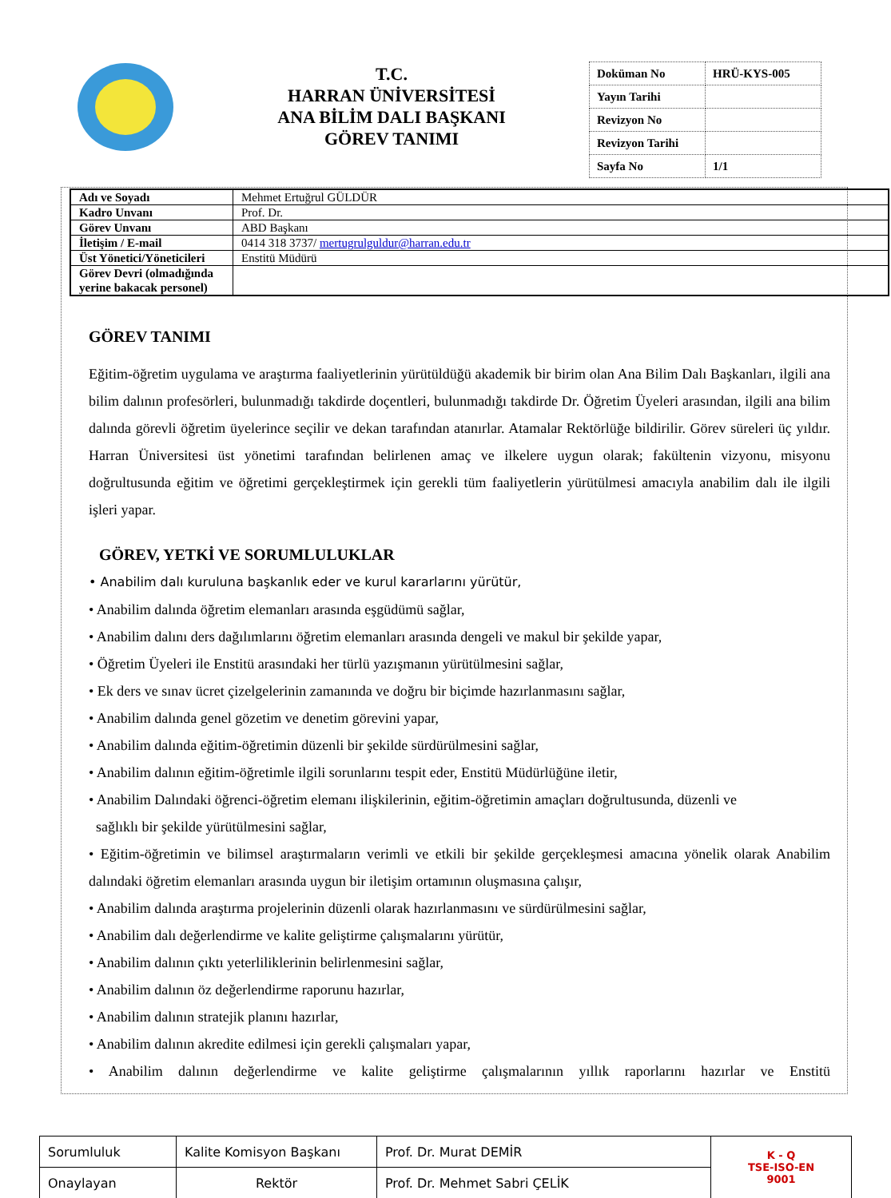T.C.
HARRAN ÜNİVERSİTESİ
ANA BİLİM DALI BAŞKANI
GÖREV TANIMI
| Doküman No | HRÜ-KYS-005 |
| Yayın Tarihi | |
| Revizyon No | |
| Revizyon Tarihi | |
| Sayfa No | 1/1 |
| Adı ve Soyadı | Mehmet Ertuğrul GÜLDÜR |
| Kadro Unvanı | Prof. Dr. |
| Görev Unvanı | ABD Başkanı |
| İletişim / E-mail | 0414 318 3737/ mertugrulguldur@harran.edu.tr |
| Üst Yönetici/Yöneticileri | Enstitü Müdürü |
| Görev Devri (olmadığında yerine bakacak personel) | |
GÖREV TANIMI
Eğitim-öğretim uygulama ve araştırma faaliyetlerinin yürütüldüğü akademik bir birim olan Ana Bilim Dalı Başkanları, ilgili ana bilim dalının profesörleri, bulunmadığı takdirde doçentleri, bulunmadığı takdirde Dr. Öğretim Üyeleri arasından, ilgili ana bilim dalında görevli öğretim üyelerince seçilir ve dekan tarafından atanırlar. Atamalar Rektörlüğe bildirilir. Görev süreleri üç yıldır. Harran Üniversitesi üst yönetimi tarafından belirlenen amaç ve ilkelere uygun olarak; fakültenin vizyonu, misyonu doğrultusunda eğitim ve öğretimi gerçekleştirmek için gerekli tüm faaliyetlerin yürütülmesi amacıyla anabilim dalı ile ilgili işleri yapar.
GÖREV, YETKİ VE SORUMLULUKLAR
• Anabilim dalı kuruluna başkanlık eder ve kurul kararlarını yürütür,
• Anabilim dalında öğretim elemanları arasında eşgüdümü sağlar,
• Anabilim dalını ders dağılımlarını öğretim elemanları arasında dengeli ve makul bir şekilde yapar,
• Öğretim Üyeleri ile Enstitü arasındaki her türlü yazışmanın yürütülmesini sağlar,
• Ek ders ve sınav ücret çizelgelerinin zamanında ve doğru bir biçimde hazırlanmasını sağlar,
• Anabilim dalında genel gözetim ve denetim görevini yapar,
• Anabilim dalında eğitim-öğretimin düzenli bir şekilde sürdürülmesini sağlar,
• Anabilim dalının eğitim-öğretimle ilgili sorunlarını tespit eder, Enstitü Müdürlüğüne iletir,
• Anabilim Dalındaki öğrenci-öğretim elemanı ilişkilerinin, eğitim-öğretimin amaçları doğrultusunda, düzenli ve
sağlıklı bir şekilde yürütülmesini sağlar,
• Eğitim-öğretimin ve bilimsel araştırmaların verimli ve etkili bir şekilde gerçekleşmesi amacına yönelik olarak Anabilim dalındaki öğretim elemanları arasında uygun bir iletişim ortamının oluşmasına çalışır,
• Anabilim dalında araştırma projelerinin düzenli olarak hazırlanmasını ve sürdürülmesini sağlar,
• Anabilim dalı değerlendirme ve kalite geliştirme çalışmalarını yürütür,
• Anabilim dalının çıktı yeterliliklerinin belirlenmesini sağlar,
• Anabilim dalının öz değerlendirme raporunu hazırlar,
• Anabilim dalının stratejik planını hazırlar,
• Anabilim dalının akredite edilmesi için gerekli çalışmaları yapar,
• Anabilim dalının değerlendirme ve kalite geliştirme çalışmalarının yıllık raporlarını hazırlar ve Enstitü
| Sorumluluk | Kalite Komisyon Başkanı | Prof. Dr. Murat DEMİR | K - Q TSE-ISO-EN 9001 |
| Onaylayan | Rektör | Prof. Dr. Mehmet Sabri ÇELİK | |